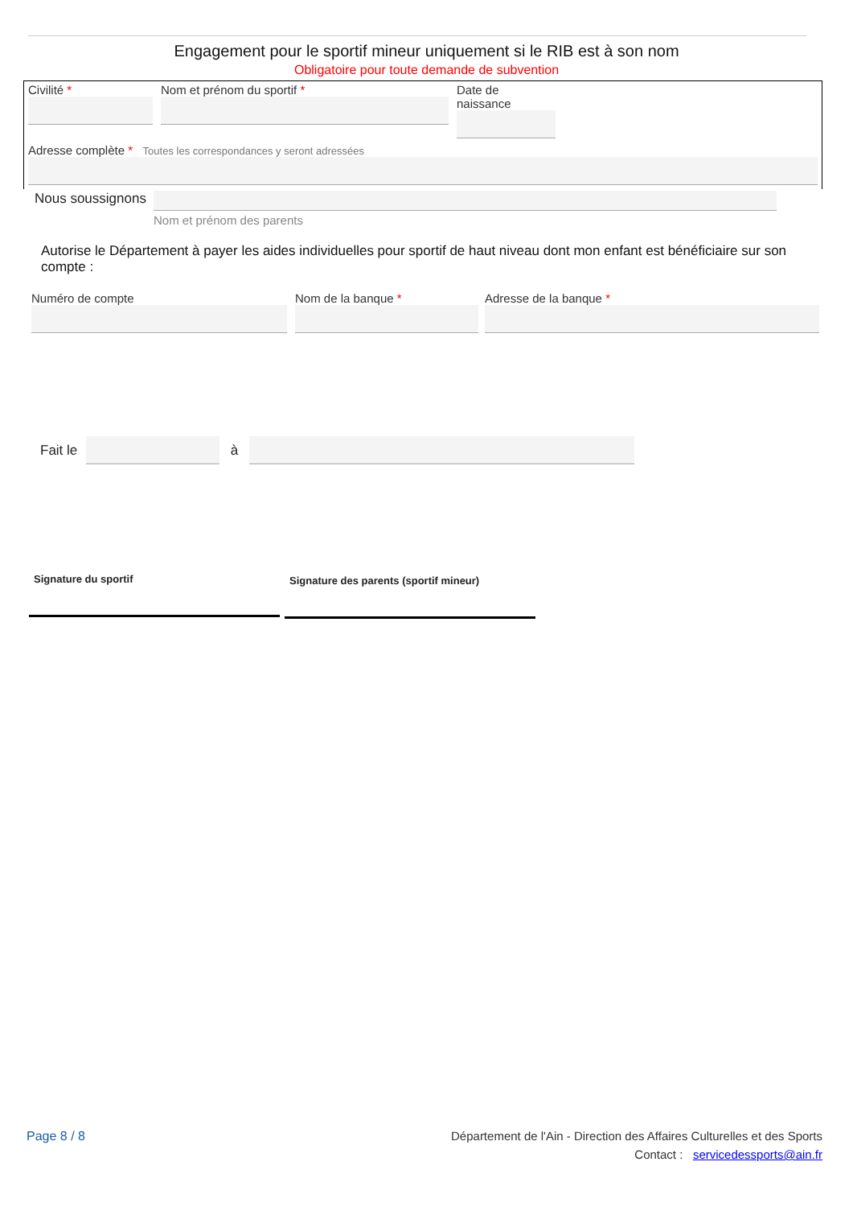Engagement pour le sportif mineur uniquement si le RIB est à son nom
Obligatoire pour toute demande de subvention
Civilité * Nom et prénom du sportif * Date de naissance
Adresse complète * Toutes les correspondances y seront adressées
Nous soussignons
Nom et prénom des parents
Autorise le Département à payer les aides individuelles pour sportif de haut niveau dont mon enfant est bénéficiaire sur son compte :
Numéro de compte Nom de la banque * Adresse de la banque *
Fait le
à
Signature du sportif
Signature des parents (sportif mineur)
Page 8 / 8 Département de l'Ain - Direction des Affaires Culturelles et des Sports
Contact : servicedessports@ain.fr